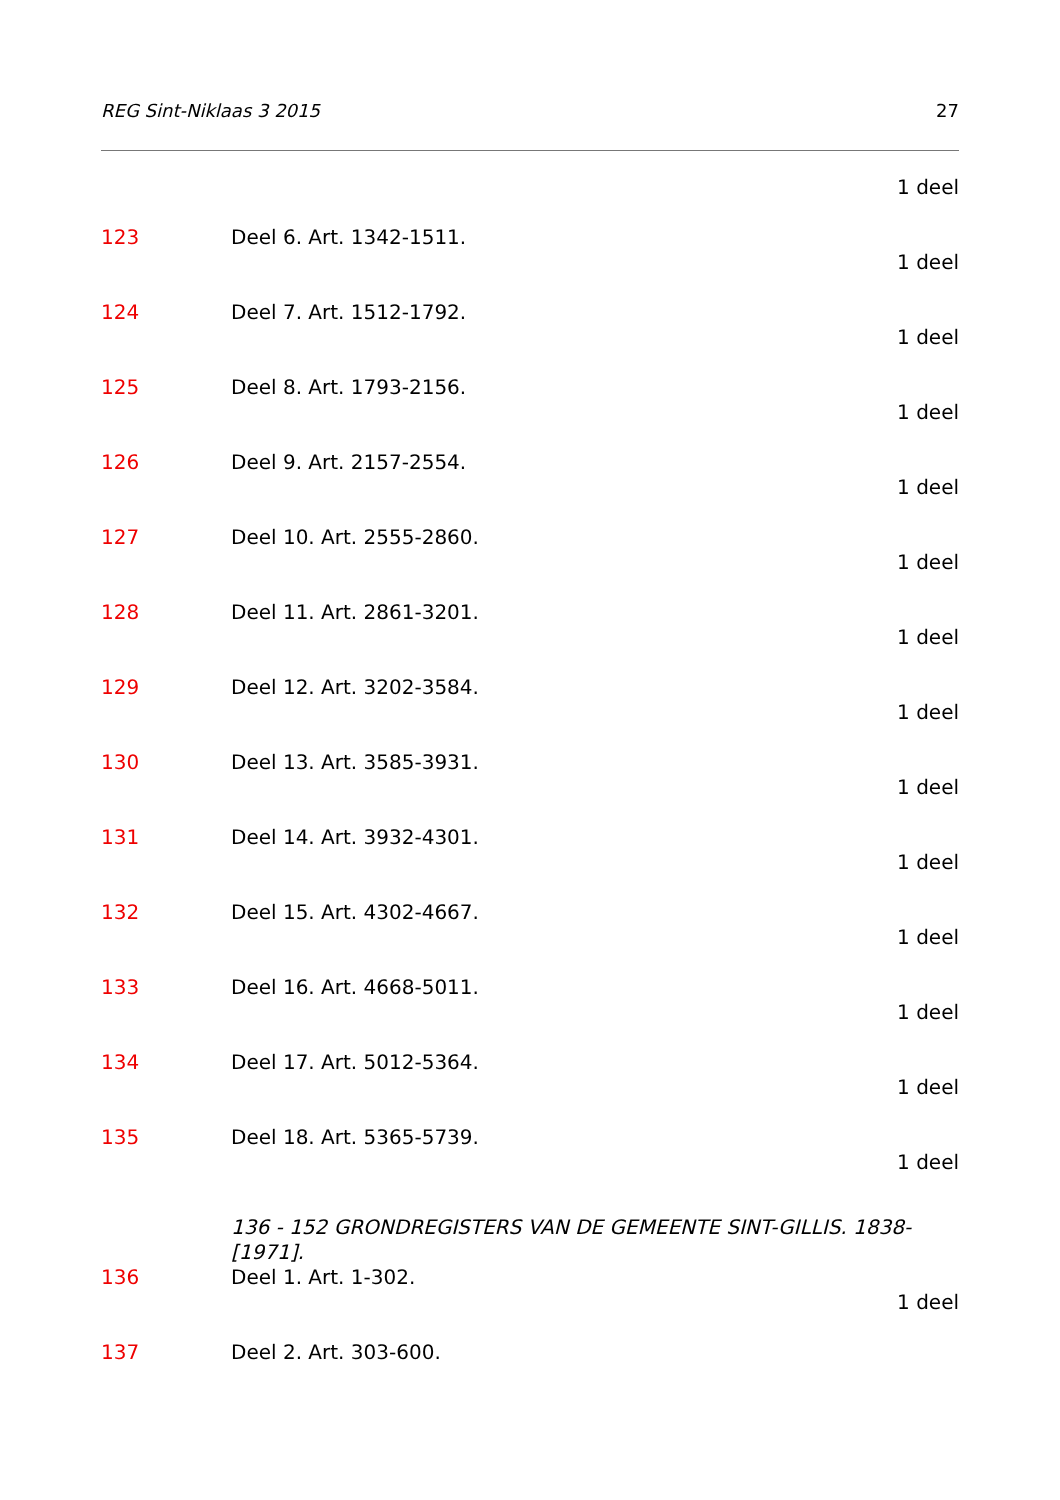REG Sint-Niklaas 3 2015 27
1 deel
123 Deel 6. Art. 1342-1511.
1 deel
124 Deel 7. Art. 1512-1792.
1 deel
125 Deel 8. Art. 1793-2156.
1 deel
126 Deel 9. Art. 2157-2554.
1 deel
127 Deel 10. Art. 2555-2860.
1 deel
128 Deel 11. Art. 2861-3201.
1 deel
129 Deel 12. Art. 3202-3584.
1 deel
130 Deel 13. Art. 3585-3931.
1 deel
131 Deel 14. Art. 3932-4301.
1 deel
132 Deel 15. Art. 4302-4667.
1 deel
133 Deel 16. Art. 4668-5011.
1 deel
134 Deel 17. Art. 5012-5364.
1 deel
135 Deel 18. Art. 5365-5739.
1 deel
136 - 152 GRONDREGISTERS VAN DE GEMEENTE SINT-GILLIS. 1838-[1971].
136 Deel 1. Art. 1-302.
1 deel
137 Deel 2. Art. 303-600.